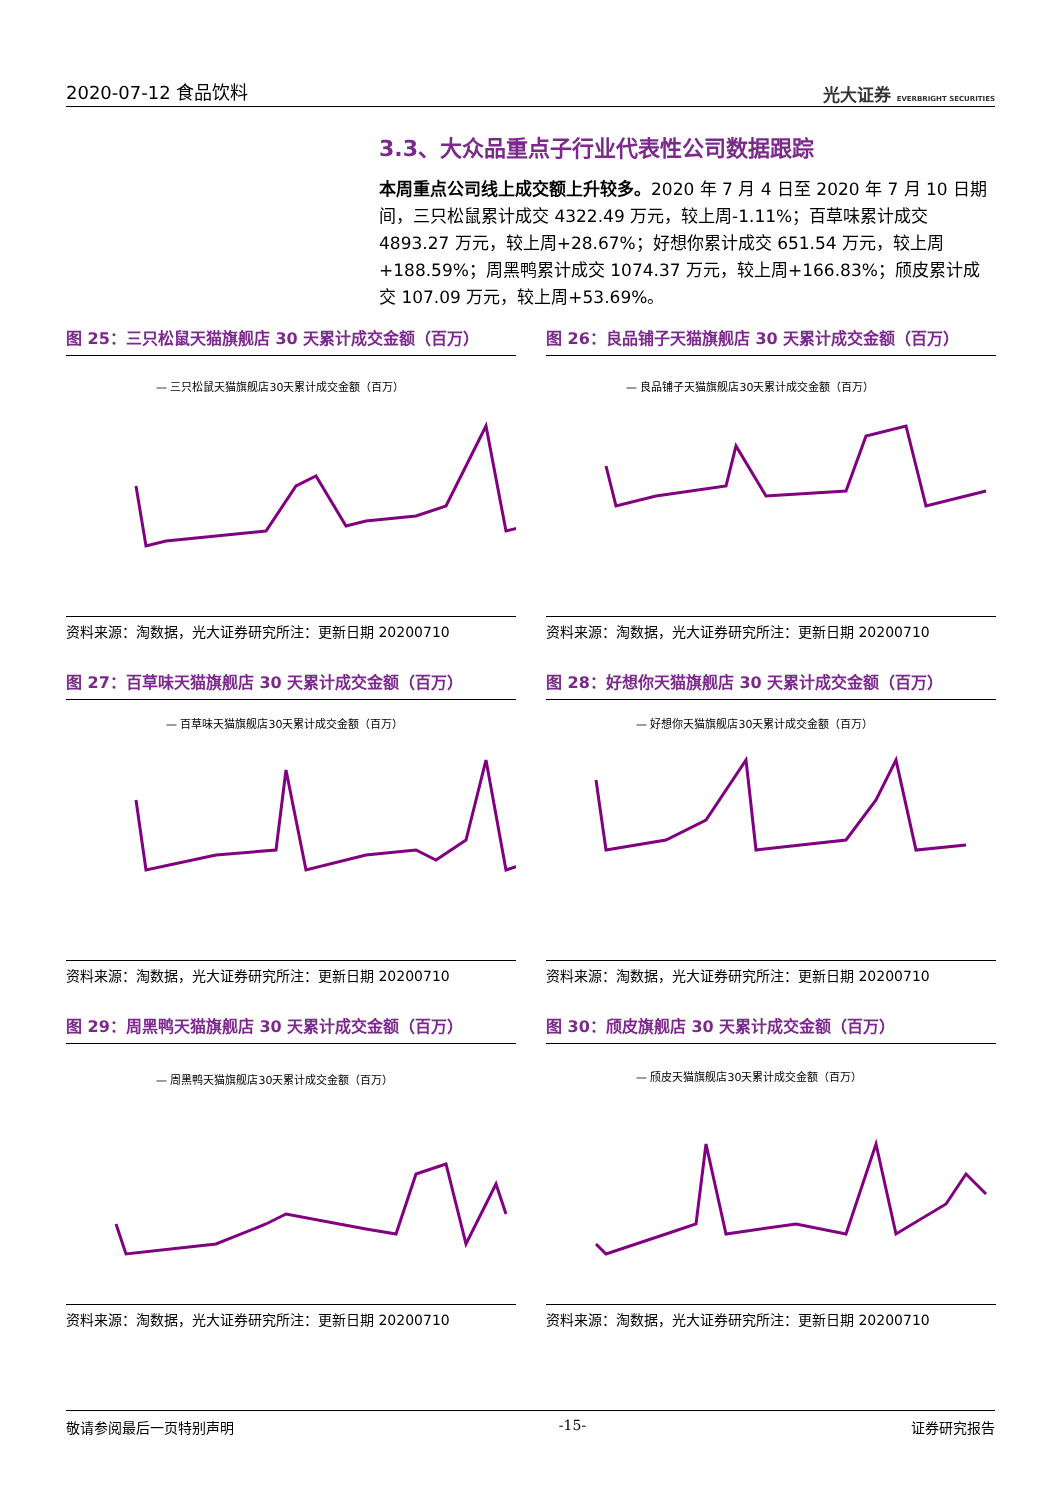2020-07-12 食品饮料 光大证券 EVERBRIGHT SECURITIES
3.3、大众品重点子行业代表性公司数据跟踪
本周重点公司线上成交额上升较多。2020 年 7 月 4 日至 2020 年 7 月 10 日期间，三只松鼠累计成交 4322.49 万元，较上周-1.11%；百草味累计成交 4893.27 万元，较上周+28.67%；好想你累计成交 651.54 万元，较上周+188.59%；周黑鸭累计成交 1074.37 万元，较上周+166.83%；颀皮累计成交 107.09 万元，较上周+53.69%。
图 25：三只松鼠天猫旗舰店 30 天累计成交金额（百万）
— 三只松鼠天猫旗舰店30天累计成交金额（百万）
资料来源：淘数据，光大证券研究所注：更新日期 20200710
图 26：良品铺子天猫旗舰店 30 天累计成交金额（百万）
— 良品铺子天猫旗舰店30天累计成交金额（百万）
资料来源：淘数据，光大证券研究所注：更新日期 20200710
图 27：百草味天猫旗舰店 30 天累计成交金额（百万）
— 百草味天猫旗舰店30天累计成交金额（百万）
资料来源：淘数据，光大证券研究所注：更新日期 20200710
图 28：好想你天猫旗舰店 30 天累计成交金额（百万）
— 好想你天猫旗舰店30天累计成交金额（百万）
资料来源：淘数据，光大证券研究所注：更新日期 20200710
图 29：周黑鸭天猫旗舰店 30 天累计成交金额（百万）
— 周黑鸭天猫旗舰店30天累计成交金额（百万）
资料来源：淘数据，光大证券研究所注：更新日期 20200710
图 30：颀皮旗舰店 30 天累计成交金额（百万）
— 颀皮天猫旗舰店30天累计成交金额（百万）
资料来源：淘数据，光大证券研究所注：更新日期 20200710
敬请参阅最后一页特别声明 -15- 证券研究报告